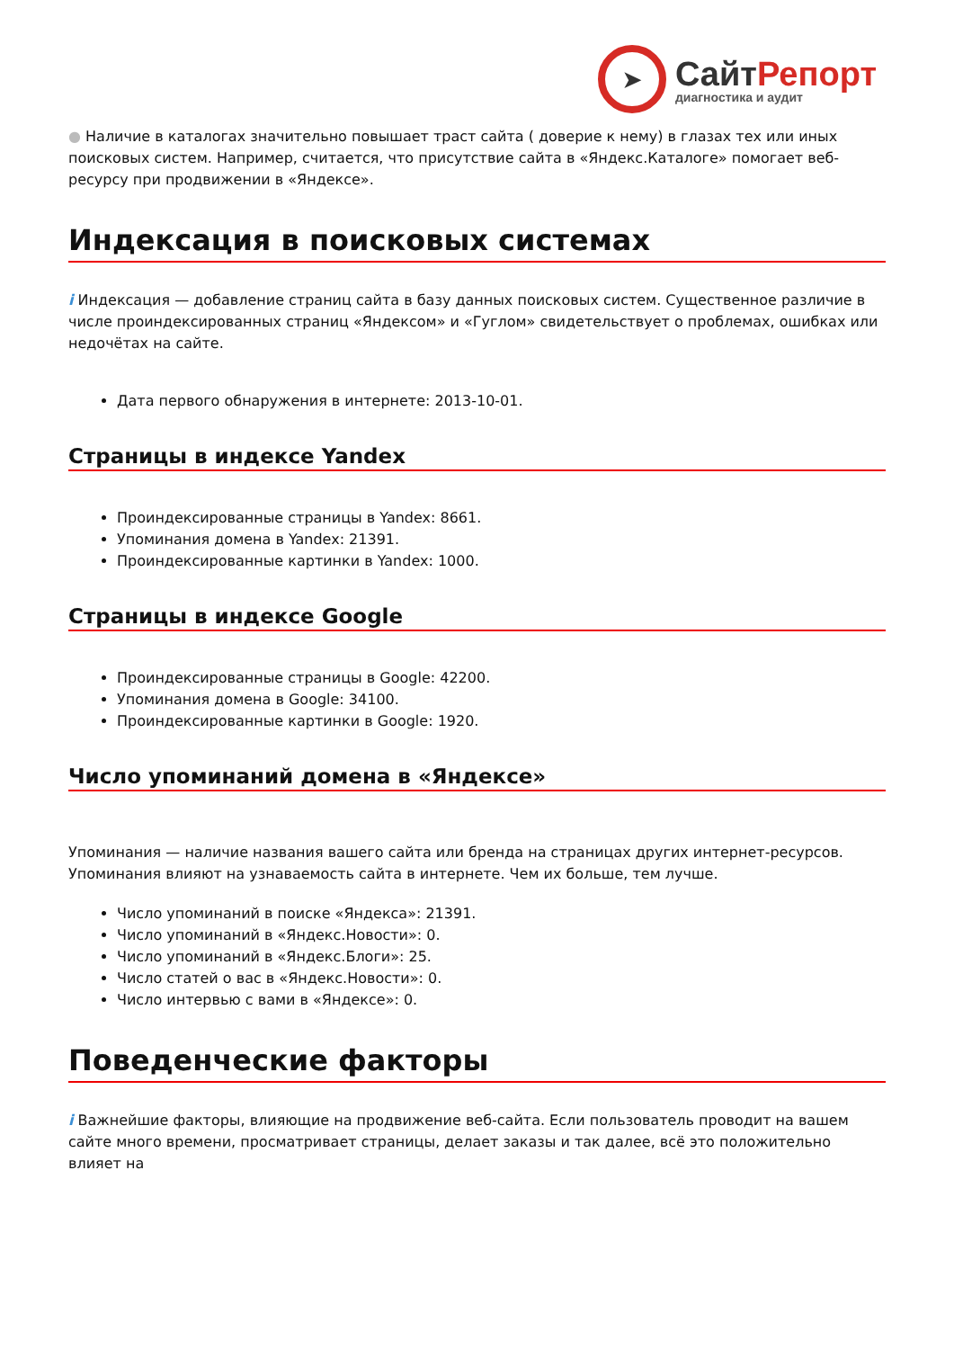➤
СайтРепорт
диагностика и аудит
● Наличие в каталогах значительно повышает траст сайта ( доверие к нему) в глазах тех или иных поисковых систем. Например, считается, что присутствие сайта в «Яндекс.Каталоге» помогает веб-ресурсу при продвижении в «Яндексе».
Индексация в поисковых системах
i Индексация — добавление страниц сайта в базу данных поисковых систем. Существенное различие в числе проиндексированных страниц «Яндексом» и «Гуглом» свидетельствует о проблемах, ошибках или недочётах на сайте.
Дата первого обнаружения в интернете: 2013-10-01.
Страницы в индексе Yandex
Проиндексированные страницы в Yandex: 8661.
Упоминания домена в Yandex: 21391.
Проиндексированные картинки в Yandex: 1000.
Страницы в индексе Google
Проиндексированные страницы в Google: 42200.
Упоминания домена в Google: 34100.
Проиндексированные картинки в Google: 1920.
Число упоминаний домена в «Яндексе»
Упоминания — наличие названия вашего сайта или бренда на страницах других интернет-ресурсов. Упоминания влияют на узнаваемость сайта в интернете. Чем их больше, тем лучше.
Число упоминаний в поиске «Яндекса»: 21391.
Число упоминаний в «Яндекс.Новости»: 0.
Число упоминаний в «Яндекс.Блоги»: 25.
Число статей о вас в «Яндекс.Новости»: 0.
Число интервью с вами в «Яндексе»: 0.
Поведенческие факторы
i Важнейшие факторы, влияющие на продвижение веб-сайта. Если пользователь проводит на вашем сайте много времени, просматривает страницы, делает заказы и так далее, всё это положительно влияет на